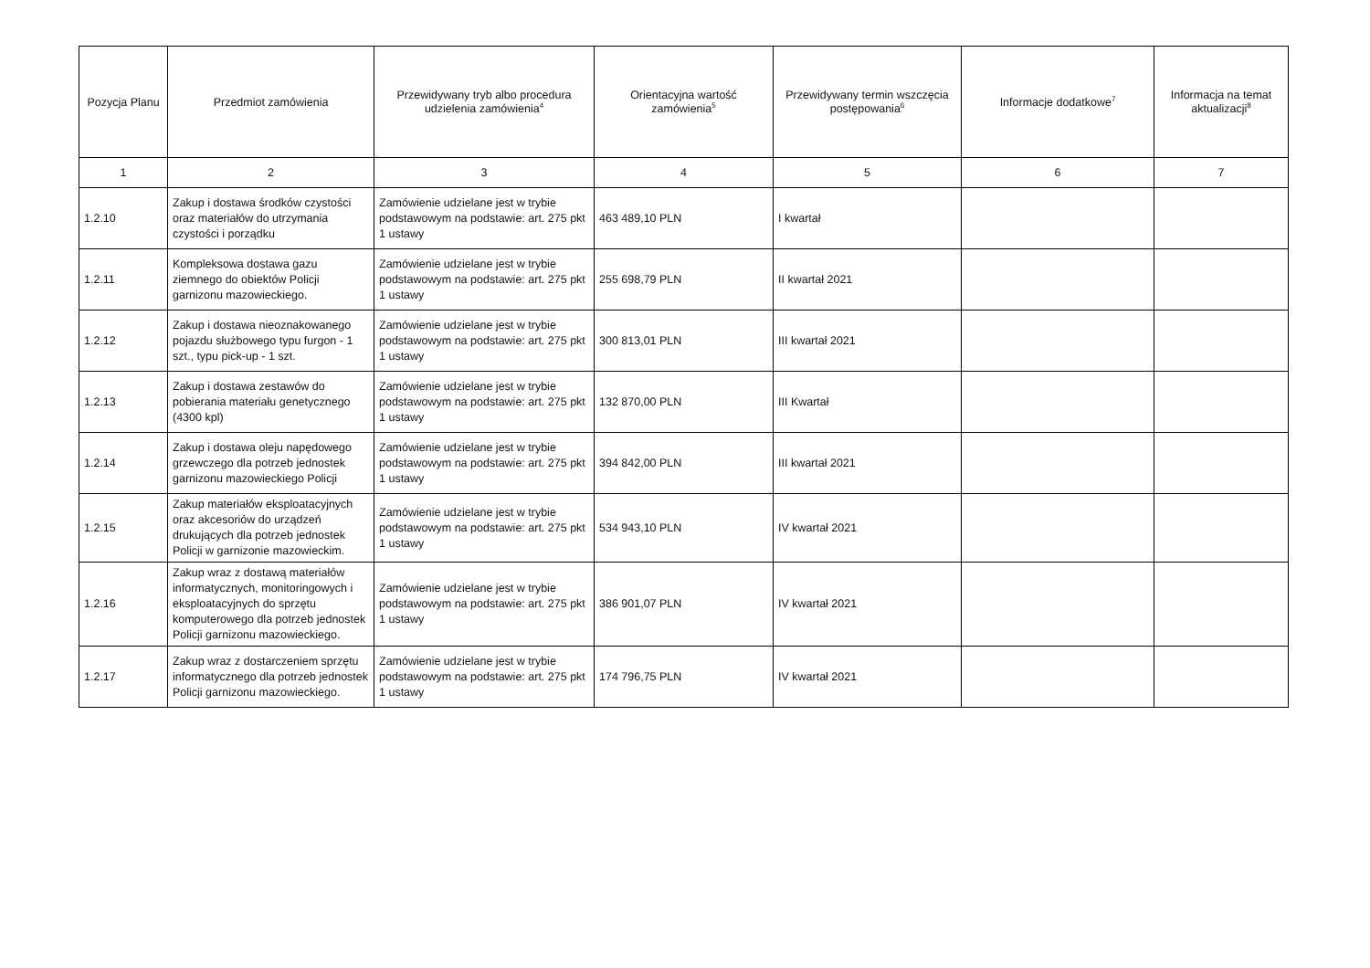| Pozycja Planu | Przedmiot zamówienia | Przewidywany tryb albo procedura udzielenia zamówienia<sup>4</sup> | Orientacyjna wartość zamówienia<sup>5</sup> | Przewidywany termin wszczęcia postępowania<sup>6</sup> | Informacje dodatkowe<sup>7</sup> | Informacja na temat aktualizacji<sup>8</sup> |
| --- | --- | --- | --- | --- | --- | --- |
| 1 | 2 | 3 | 4 | 5 | 6 | 7 |
| 1.2.10 | Zakup i dostawa środków czystości oraz materiałów do utrzymania czystości i porządku | Zamówienie udzielane jest w trybie podstawowym na podstawie: art. 275 pkt 1 ustawy | 463 489,10 PLN | I kwartał | | |
| 1.2.11 | Kompleksowa dostawa gazu ziemnego do obiektów Policji garnizonu mazowieckiego. | Zamówienie udzielane jest w trybie podstawowym na podstawie: art. 275 pkt 1 ustawy | 255 698,79 PLN | II kwartał 2021 | | |
| 1.2.12 | Zakup i dostawa nieoznakowanego pojazdu służbowego typu furgon - 1 szt., typu pick-up - 1 szt. | Zamówienie udzielane jest w trybie podstawowym na podstawie: art. 275 pkt 1 ustawy | 300 813,01 PLN | III kwartał 2021 | | |
| 1.2.13 | Zakup i dostawa zestawów do pobierania materiału genetycznego (4300 kpl) | Zamówienie udzielane jest w trybie podstawowym na podstawie: art. 275 pkt 1 ustawy | 132 870,00 PLN | III Kwartał | | |
| 1.2.14 | Zakup i dostawa oleju napędowego grzewczego dla potrzeb jednostek garnizonu mazowieckiego Policji | Zamówienie udzielane jest w trybie podstawowym na podstawie: art. 275 pkt 1 ustawy | 394 842,00 PLN | III kwartał 2021 | | |
| 1.2.15 | Zakup materiałów eksploatacyjnych oraz akcesoriów do urządzeń drukujących dla potrzeb jednostek Policji w garnizonie mazowieckim. | Zamówienie udzielane jest w trybie podstawowym na podstawie: art. 275 pkt 1 ustawy | 534 943,10 PLN | IV kwartał 2021 | | |
| 1.2.16 | Zakup wraz z dostawą materiałów informatycznych, monitoringowych i eksploatacyjnych do sprzętu komputerowego dla potrzeb jednostek Policji garnizonu mazowieckiego. | Zamówienie udzielane jest w trybie podstawowym na podstawie: art. 275 pkt 1 ustawy | 386 901,07 PLN | IV kwartał 2021 | | |
| 1.2.17 | Zakup wraz z dostarczeniem sprzętu informatycznego dla potrzeb jednostek Policji garnizonu mazowieckiego. | Zamówienie udzielane jest w trybie podstawowym na podstawie: art. 275 pkt 1 ustawy | 174 796,75 PLN | IV kwartał 2021 | | |